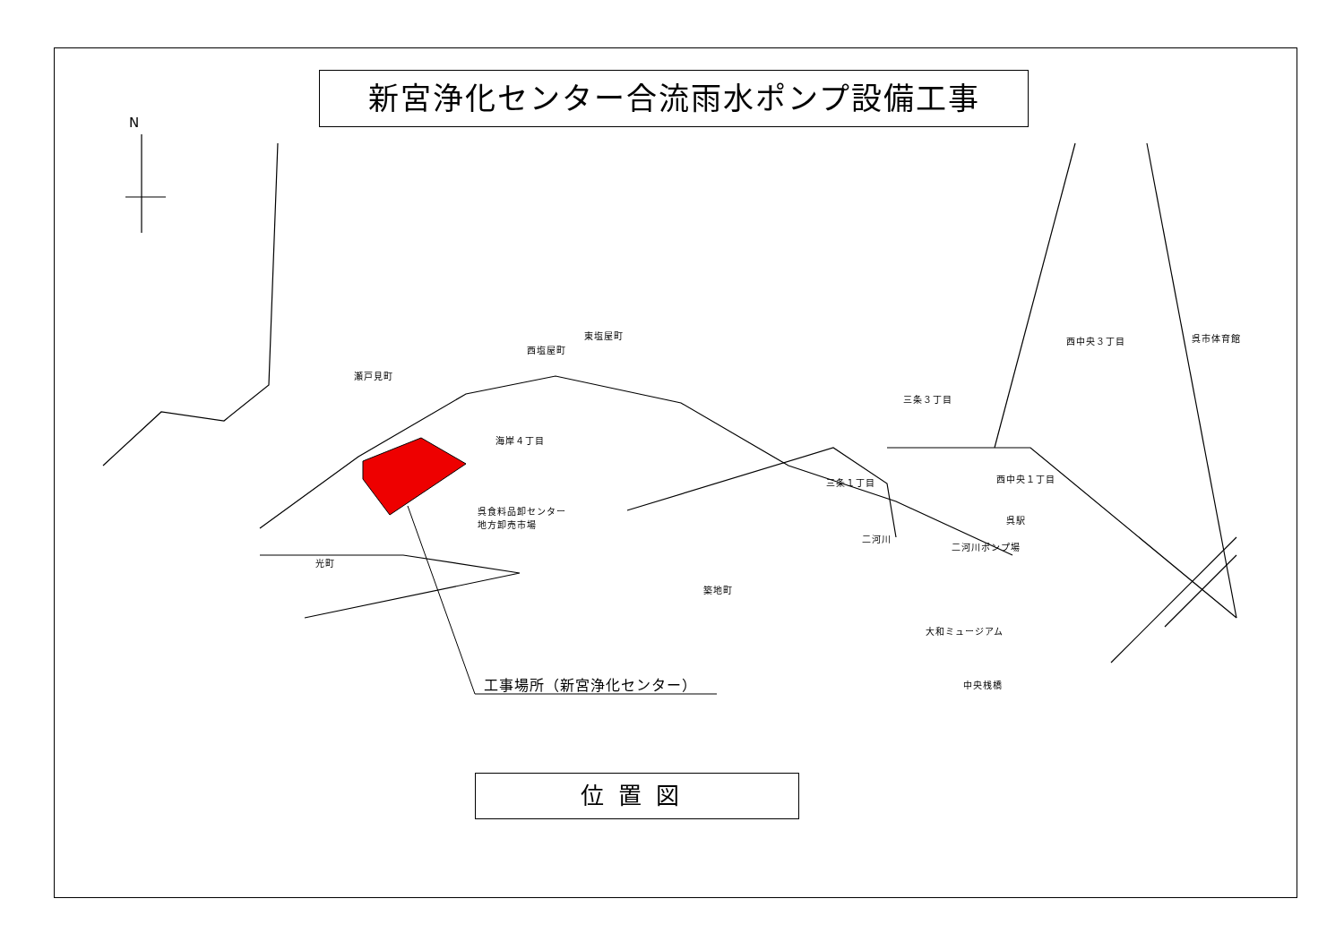新宮浄化センター合流雨水ポンプ設備工事
N
瀬戸見町
西塩屋町
東塩屋町
海岸４丁目
呉食料品卸センター
地方卸売市場
光町
築地町
西中央３丁目 呉市体育館
三条３丁目
三条１丁目 西中央１丁目
呉駅
二河川
二河川ポンプ場
大和ミュージアム
中央桟橋
工事場所（新宮浄化センター）
位置図